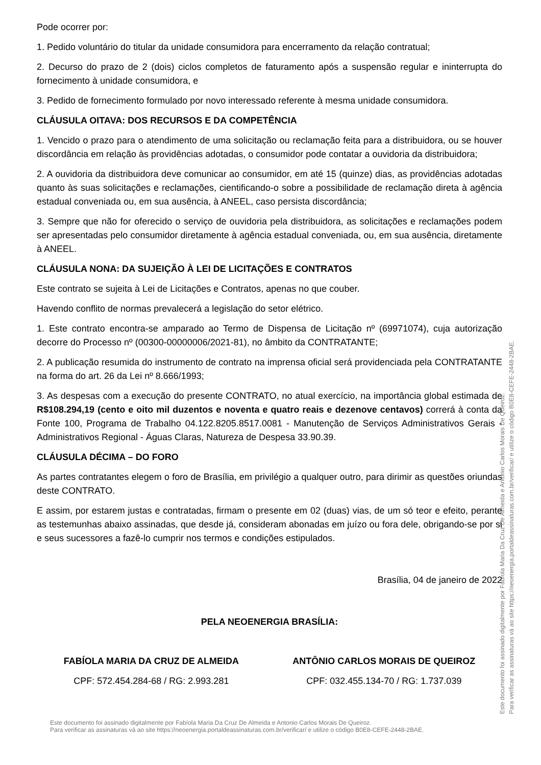Pode ocorrer por:
1. Pedido voluntário do titular da unidade consumidora para encerramento da relação contratual;
2. Decurso do prazo de 2 (dois) ciclos completos de faturamento após a suspensão regular e ininterrupta do fornecimento à unidade consumidora, e
3. Pedido de fornecimento formulado por novo interessado referente à mesma unidade consumidora.
CLÁUSULA OITAVA: DOS RECURSOS E DA COMPETÊNCIA
1. Vencido o prazo para o atendimento de uma solicitação ou reclamação feita para a distribuidora, ou se houver discordância em relação às providências adotadas, o consumidor pode contatar a ouvidoria da distribuidora;
2. A ouvidoria da distribuidora deve comunicar ao consumidor, em até 15 (quinze) dias, as providências adotadas quanto às suas solicitações e reclamações, cientificando-o sobre a possibilidade de reclamação direta à agência estadual conveniada ou, em sua ausência, à ANEEL, caso persista discordância;
3. Sempre que não for oferecido o serviço de ouvidoria pela distribuidora, as solicitações e reclamações podem ser apresentadas pelo consumidor diretamente à agência estadual conveniada, ou, em sua ausência, diretamente à ANEEL.
CLÁUSULA NONA: DA SUJEIÇÃO À LEI DE LICITAÇÕES E CONTRATOS
Este contrato se sujeita à Lei de Licitações e Contratos, apenas no que couber.
Havendo conflito de normas prevalecerá a legislação do setor elétrico.
1. Este contrato encontra-se amparado ao Termo de Dispensa de Licitação nº (69971074), cuja autorização decorre do Processo nº (00300-00000006/2021-81), no âmbito da CONTRATANTE;
2. A publicação resumida do instrumento de contrato na imprensa oficial será providenciada pela CONTRATANTE na forma do art. 26 da Lei nº 8.666/1993;
3. As despesas com a execução do presente CONTRATO, no atual exercício, na importância global estimada de R$108.294,19 (cento e oito mil duzentos e noventa e quatro reais e dezenove centavos) correrá à conta da Fonte 100, Programa de Trabalho 04.122.8205.8517.0081 - Manutenção de Serviços Administrativos Gerais - Administrativos Regional - Águas Claras, Natureza de Despesa 33.90.39.
CLÁUSULA DÉCIMA – DO FORO
As partes contratantes elegem o foro de Brasília, em privilégio a qualquer outro, para dirimir as questões oriundas deste CONTRATO.
E assim, por estarem justas e contratadas, firmam o presente em 02 (duas) vias, de um só teor e efeito, perante as testemunhas abaixo assinadas, que desde já, consideram abonadas em juízo ou fora dele, obrigando-se por si e seus sucessores a fazê-lo cumprir nos termos e condições estipulados.
Brasília, 04 de janeiro de 2022
PELA NEOENERGIA BRASÍLIA:
FABÍOLA MARIA DA CRUZ DE ALMEIDA
CPF: 572.454.284-68 / RG: 2.993.281
ANTÔNIO CARLOS MORAIS DE QUEIROZ
CPF: 032.455.134-70 / RG: 1.737.039
Este documento foi assinado digitalmente por Fabíola Maria Da Cruz De Almeida e Antonio Carlos Morais De Queiroz.
Para verificar as assinaturas vá ao site https://neoenergia.portaldeassinaturas.com.br/verificar/ e utilize o código B0E8-CEFE-2448-2BAE.
Este documento foi assinado digitalmente por Fabíola Maria Da Cruz De Almeida e Antonio Carlos Morais De Queiroz.
Para verificar as assinaturas vá ao site https://neoenergia.portaldeassinaturas.com.br/verificar/ e utilize o código B0E8-CEFE-2448-2BAE.